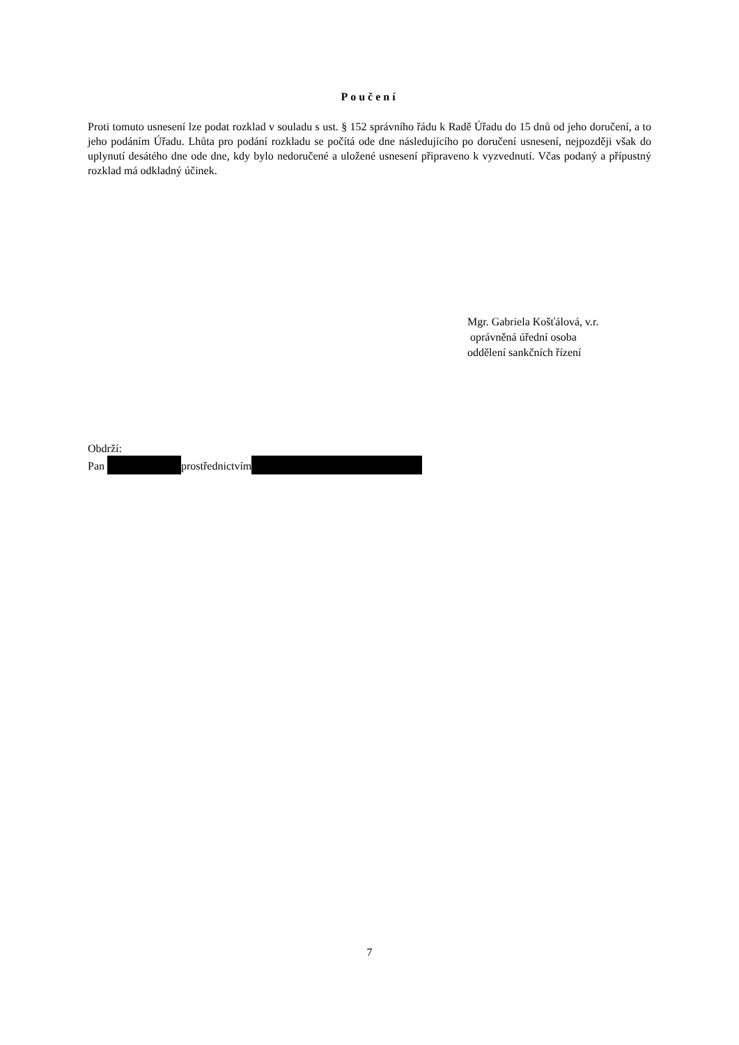Poučení
Proti tomuto usnesení lze podat rozklad v souladu s ust. § 152 správního řádu k Radě Úřadu do 15 dnů od jeho doručení, a to jeho podáním Úřadu. Lhůta pro podání rozkladu se počítá ode dne následujícího po doručení usnesení, nejpozději však do uplynutí desátého dne ode dne, kdy bylo nedoručené a uložené usnesení připraveno k vyzvednutí. Včas podaný a přípustný rozklad má odkladný účinek.
Mgr. Gabriela Košťálová, v.r.
oprávněná úřední osoba
oddělení sankčních řízení
Obdrží:
Pan prostřednictvím
7